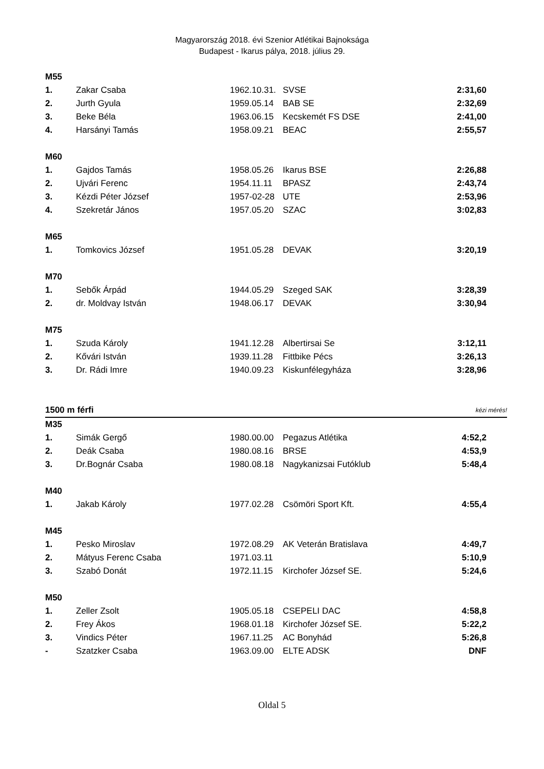Magyarország 2018. évi Szenior Atlétikai Bajnoksága
Budapest - Ikarus pálya, 2018. július 29.
| M55 | | | | |
| 1. | Zakar Csaba | 1962.10.31. | SVSE | 2:31,60 |
| 2. | Jurth Gyula | 1959.05.14 | BAB SE | 2:32,69 |
| 3. | Beke Béla | 1963.06.15 | Kecskemét FS DSE | 2:41,00 |
| 4. | Harsányi Tamás | 1958.09.21 | BEAC | 2:55,57 |
| M60 | | | | |
| 1. | Gajdos Tamás | 1958.05.26 | Ikarus BSE | 2:26,88 |
| 2. | Ujvári Ferenc | 1954.11.11 | BPASZ | 2:43,74 |
| 3. | Kézdi Péter József | 1957-02-28 | UTE | 2:53,96 |
| 4. | Szekretár János | 1957.05.20 | SZAC | 3:02,83 |
| M65 | | | | |
| 1. | Tomkovics József | 1951.05.28 | DEVAK | 3:20,19 |
| M70 | | | | |
| 1. | Sebők Árpád | 1944.05.29 | Szeged SAK | 3:28,39 |
| 2. | dr. Moldvay István | 1948.06.17 | DEVAK | 3:30,94 |
| M75 | | | | |
| 1. | Szuda Károly | 1941.12.28 | Albertirsai Se | 3:12,11 |
| 2. | Kővári István | 1939.11.28 | Fittbike Pécs | 3:26,13 |
| 3. | Dr. Rádi Imre | 1940.09.23 | Kiskunfélegyháza | 3:28,96 |
| 1500 m férfi | | | | kézi mérés! |
| M35 | | | | |
| 1. | Simák Gergő | 1980.00.00 | Pegazus Atlétika | 4:52,2 |
| 2. | Deák Csaba | 1980.08.16 | BRSE | 4:53,9 |
| 3. | Dr.Bognár Csaba | 1980.08.18 | Nagykanizsai Futóklub | 5:48,4 |
| M40 | | | | |
| 1. | Jakab Károly | 1977.02.28 | Csömöri Sport Kft. | 4:55,4 |
| M45 | | | | |
| 1. | Pesko Miroslav | 1972.08.29 | AK Veterán Bratislava | 4:49,7 |
| 2. | Mátyus Ferenc Csaba | 1971.03.11 | | 5:10,9 |
| 3. | Szabó Donát | 1972.11.15 | Kirchofer József SE. | 5:24,6 |
| M50 | | | | |
| 1. | Zeller Zsolt | 1905.05.18 | CSEPELI DAC | 4:58,8 |
| 2. | Frey Ákos | 1968.01.18 | Kirchofer József SE. | 5:22,2 |
| 3. | Vindics Péter | 1967.11.25 | AC Bonyhád | 5:26,8 |
| - | Szatzker Csaba | 1963.09.00 | ELTE ADSK | DNF |
Oldal 5